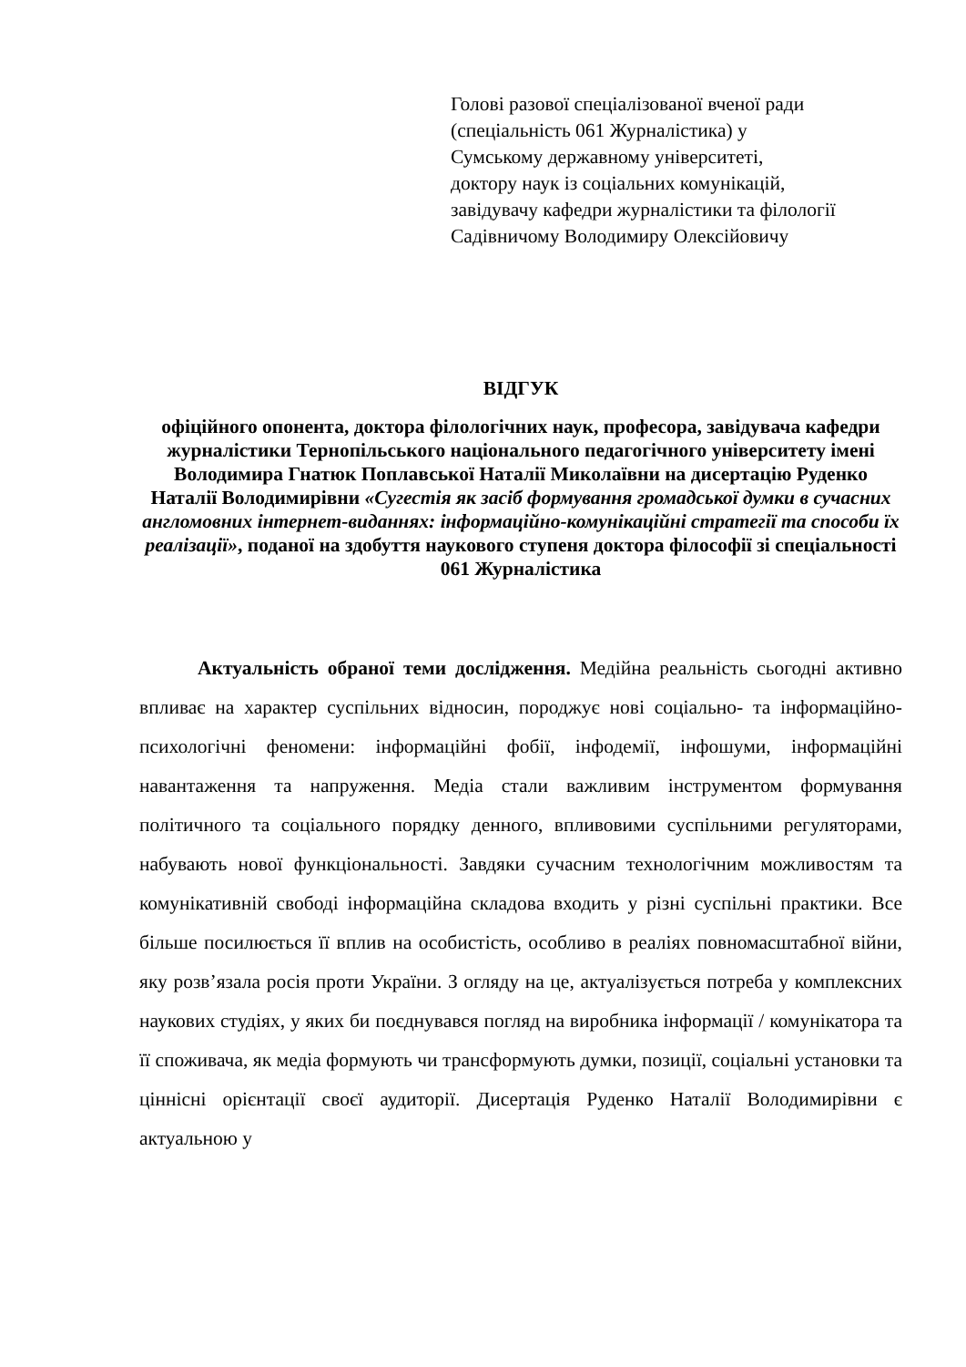Голові разової спеціалізованої вченої ради
(спеціальність 061 Журналістика) у
Сумському державному університеті,
доктору наук із соціальних комунікацій,
завідувачу кафедри журналістики та філології
Садівничому Володимиру Олексійовичу
ВІДГУК
офіційного опонента, доктора філологічних наук, професора, завідувача кафедри журналістики Тернопільського національного педагогічного університету імені Володимира Гнатюк Поплавської Наталії Миколаївни на дисертацію Руденко Наталії Володимирівни «Сугестія як засіб формування громадської думки в сучасних англомовних інтернет-виданнях: інформаційно-комунікаційні стратегії та способи їх реалізації», поданої на здобуття наукового ступеня доктора філософії зі спеціальності 061 Журналістика
Актуальність обраної теми дослідження. Медійна реальність сьогодні активно впливає на характер суспільних відносин, породжує нові соціально- та інформаційно-психологічні феномени: інформаційні фобії, інфодемії, інфошуми, інформаційні навантаження та напруження. Медіа стали важливим інструментом формування політичного та соціального порядку денного, впливовими суспільними регуляторами, набувають нової функціональності. Завдяки сучасним технологічним можливостям та комунікативній свободі інформаційна складова входить у різні суспільні практики. Все більше посилюється її вплив на особистість, особливо в реаліях повномасштабної війни, яку розв’язала росія проти України. З огляду на це, актуалізується потреба у комплексних наукових студіях, у яких би поєднувався погляд на виробника інформації / комунікатора та її споживача, як медіа формують чи трансформують думки, позиції, соціальні установки та ціннісні орієнтації своєї аудиторії. Дисертація Руденко Наталії Володимирівни є актуальною у